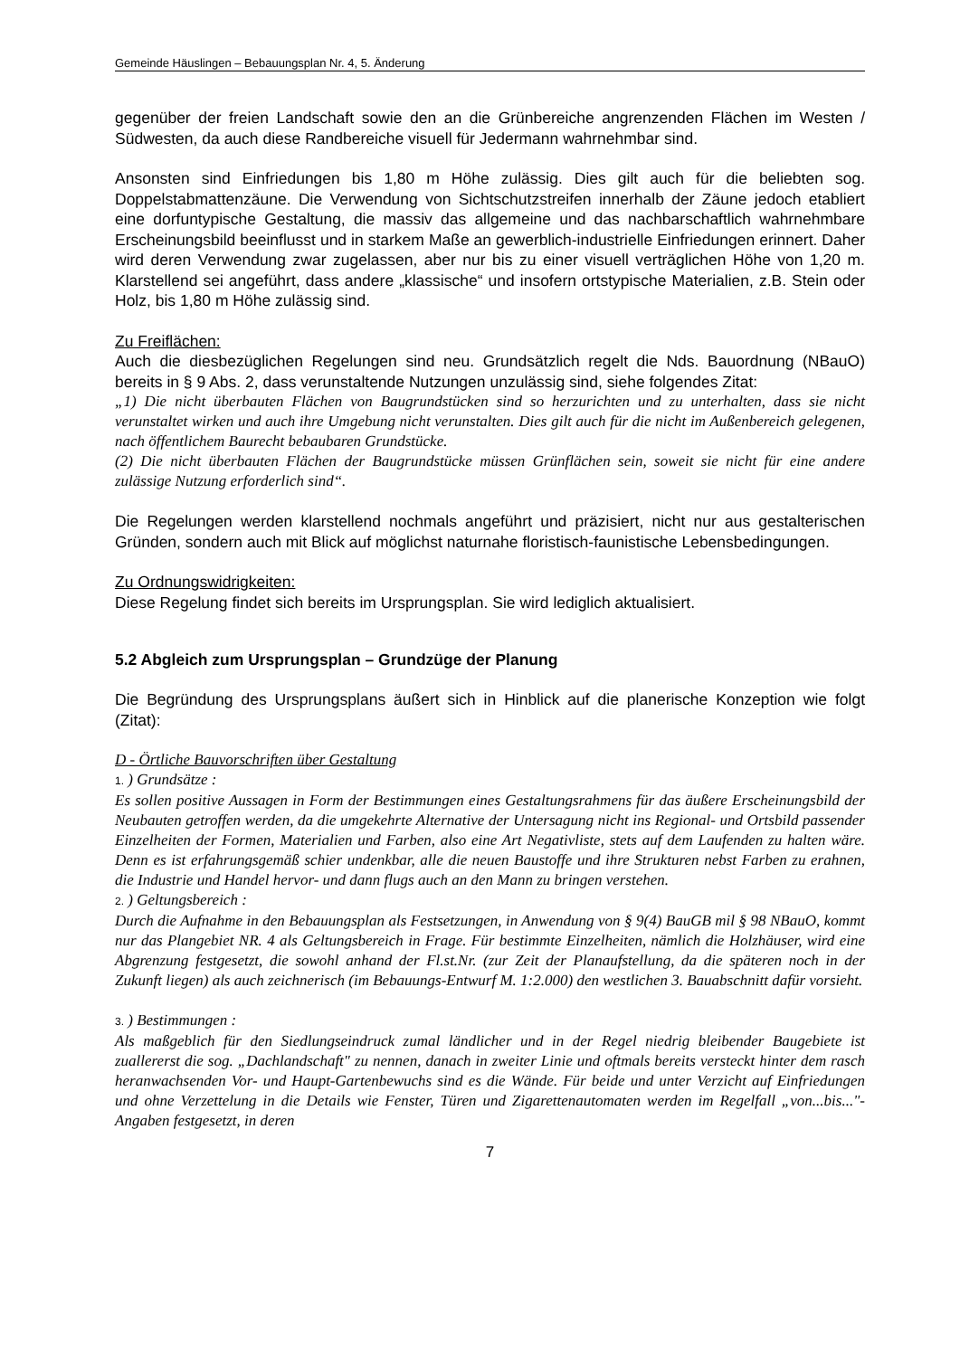Gemeinde Häuslingen – Bebauungsplan Nr. 4, 5. Änderung
gegenüber der freien Landschaft sowie den an die Grünbereiche angrenzenden Flächen im Westen / Südwesten, da auch diese Randbereiche visuell für Jedermann wahrnehmbar sind.
Ansonsten sind Einfriedungen bis 1,80 m Höhe zulässig. Dies gilt auch für die beliebten sog. Doppelstabmattenzäune. Die Verwendung von Sichtschutzstreifen innerhalb der Zäune jedoch etabliert eine dorfuntypische Gestaltung, die massiv das allgemeine und das nachbarschaftlich wahrnehmbare Erscheinungsbild beeinflusst und in starkem Maße an gewerblich-industrielle Einfriedungen erinnert. Daher wird deren Verwendung zwar zugelassen, aber nur bis zu einer visuell verträglichen Höhe von 1,20 m. Klarstellend sei angeführt, dass andere „klassische“ und insofern ortstypische Materialien, z.B. Stein oder Holz, bis 1,80 m Höhe zulässig sind.
Zu Freiflächen:
Auch die diesbezüglichen Regelungen sind neu. Grundsätzlich regelt die Nds. Bauordnung (NBauO) bereits in § 9 Abs. 2, dass verunstaltende Nutzungen unzulässig sind, siehe folgendes Zitat:
„1) Die nicht überbauten Flächen von Baugrundstücken sind so herzurichten und zu unterhalten, dass sie nicht verunstaltet wirken und auch ihre Umgebung nicht verunstalten. Dies gilt auch für die nicht im Außenbereich gelegenen, nach öffentlichem Baurecht bebaubaren Grundstücke.
(2) Die nicht überbauten Flächen der Baugrundstücke müssen Grünflächen sein, soweit sie nicht für eine andere zulässige Nutzung erforderlich sind“.
Die Regelungen werden klarstellend nochmals angeführt und präzisiert, nicht nur aus gestalterischen Gründen, sondern auch mit Blick auf möglichst naturnahe floristisch-faunistische Lebensbedingungen.
Zu Ordnungswidrigkeiten:
Diese Regelung findet sich bereits im Ursprungsplan. Sie wird lediglich aktualisiert.
5.2 Abgleich zum Ursprungsplan – Grundzüge der Planung
Die Begründung des Ursprungsplans äußert sich in Hinblick auf die planerische Konzeption wie folgt (Zitat):
D - Örtliche Bauvorschriften über Gestaltung
1. ) Grundsätze :
Es sollen positive Aussagen in Form der Bestimmungen eines Gestaltungsrahmens für das äußere Erscheinungsbild der Neubauten getroffen werden, da die umgekehrte Alternative der Untersagung nicht ins Regional- und Ortsbild passender Einzelheiten der Formen, Materialien und Farben, also eine Art Negativliste, stets auf dem Laufenden zu halten wäre. Denn es ist erfahrungsgemäß schier undenkbar, alle die neuen Baustoffe und ihre Strukturen nebst Farben zu erahnen, die Industrie und Handel hervor- und dann flugs auch an den Mann zu bringen verstehen.
2. ) Geltungsbereich :
Durch die Aufnahme in den Bebauungsplan als Festsetzungen, in Anwendung von § 9(4) BauGB mil § 98 NBauO, kommt nur das Plangebiet NR. 4 als Geltungsbereich in Frage. Für bestimmte Einzelheiten, nämlich die Holzhäuser, wird eine Abgrenzung festgesetzt, die sowohl anhand der Fl.st.Nr. (zur Zeit der Planaufstellung, da die späteren noch in der Zukunft liegen) als auch zeichnerisch (im Bebauungs-Entwurf M. 1:2.000) den westlichen 3. Bauabschnitt dafür vorsieht.
3. ) Bestimmungen :
Als maßgeblich für den Siedlungseindruck zumal ländlicher und in der Regel niedrig bleibender Baugebiete ist zuallererst die sog. „Dachlandschaft" zu nennen, danach in zweiter Linie und oftmals bereits versteckt hinter dem rasch heranwachsenden Vor- und Haupt-Gartenbewuchs sind es die Wände. Für beide und unter Verzicht auf Einfriedungen und ohne Verzettelung in die Details wie Fenster, Türen und Zigarettenautomaten werden im Regelfall „von...bis..."- Angaben festgesetzt, in deren
7